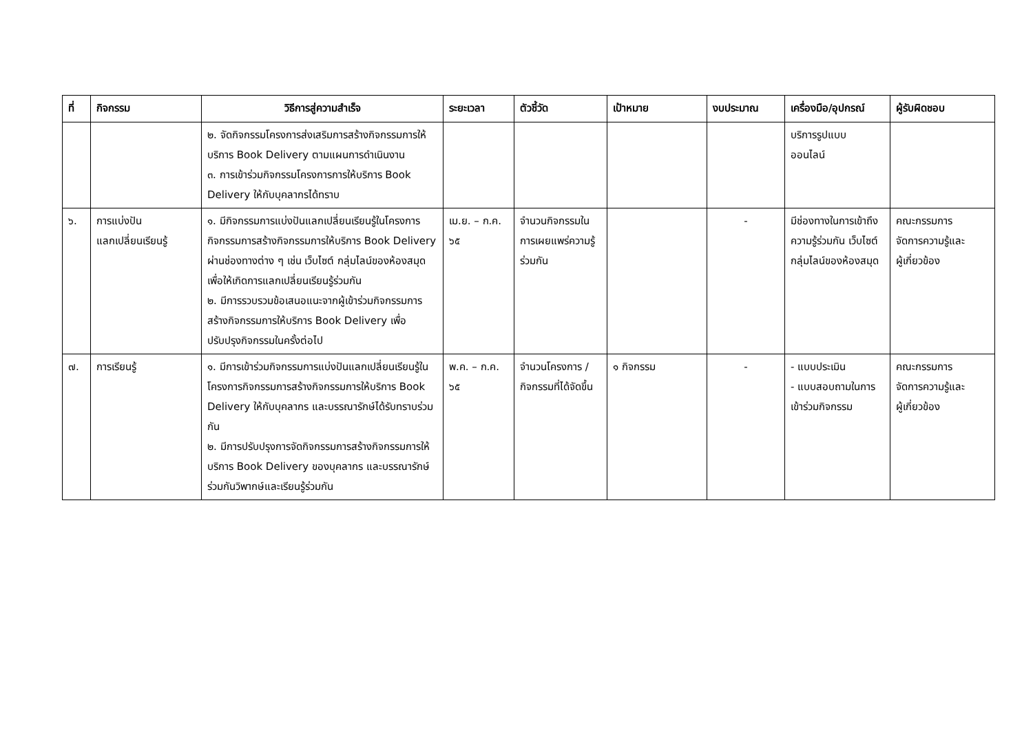| ที่ | กิจกรรม | วิธีการสู่ความสำเร็จ | ระยะเวลา | ตัวชี้วัด | เป้าหมาย | งบประมาณ | เครื่องมือ/อุปกรณ์ | ผู้รับผิดชอบ |
| --- | --- | --- | --- | --- | --- | --- | --- | --- |
| | | ๒. จัดกิจกรรมโครงการส่งเสริมการสร้างกิจกรรมการให้บริการ Book Delivery ตามแผนการดำเนินงาน ๓. การเข้าร่วมกิจกรรมโครงการการให้บริการ Book Delivery ให้กับบุคลากรได้ทราบ | | | | | บริการรูปแบบ ออนไลน์ | |
| ๖. | การแบ่งปัน แลกเปลี่ยนเรียนรู้ | ๑. มีกิจกรรมการแบ่งปันแลกเปลี่ยนเรียนรู้ในโครงการกิจกรรมการสร้างกิจกรรมการให้บริการ Book Delivery ผ่านช่องทางต่าง ๆ เช่น เว็บไซต์ กลุ่มไลน์ของห้องสมุด เพื่อให้เกิดการแลกเปลี่ยนเรียนรู้ร่วมกัน ๒. มีการรวบรวมข้อเสนอแนะจากผู้เข้าร่วมกิจกรรมการสร้างกิจกรรมการให้บริการ Book Delivery เพื่อปรับปรุงกิจกรรมในครั้งต่อไป | เม.ย. – ก.ค. ๖๕ | จำนวนกิจกรรมในการเผยแพร่ความรู้ร่วมกัน | | - | มีช่องทางในการเข้าถึงความรู้ร่วมกัน เว็บไซต์ กลุ่มไลน์ของห้องสมุด | คณะกรรมการ จัดการความรู้และ ผู้เกี่ยวข้อง |
| ๗. | การเรียนรู้ | ๑. มีการเข้าร่วมกิจกรรมการแบ่งปันแลกเปลี่ยนเรียนรู้ในโครงการกิจกรรมการสร้างกิจกรรมการให้บริการ Book Delivery ให้กับบุคลากร และบรรณารักษ์ได้รับทราบร่วมกัน ๒. มีการปรับปรุงการจัดกิจกรรมการสร้างกิจกรรมการให้บริการ Book Delivery ของบุคลากร และบรรณารักษ์ร่วมกันวิพากษ์และเรียนรู้ร่วมกัน | พ.ค. – ก.ค. ๖๕ | จำนวนโครงการ /กิจกรรมที่ได้จัดขึ้น | ๑ กิจกรรม | - | - แบบประเมิน - แบบสอบถามในการเข้าร่วมกิจกรรม | คณะกรรมการ จัดการความรู้และ ผู้เกี่ยวข้อง |